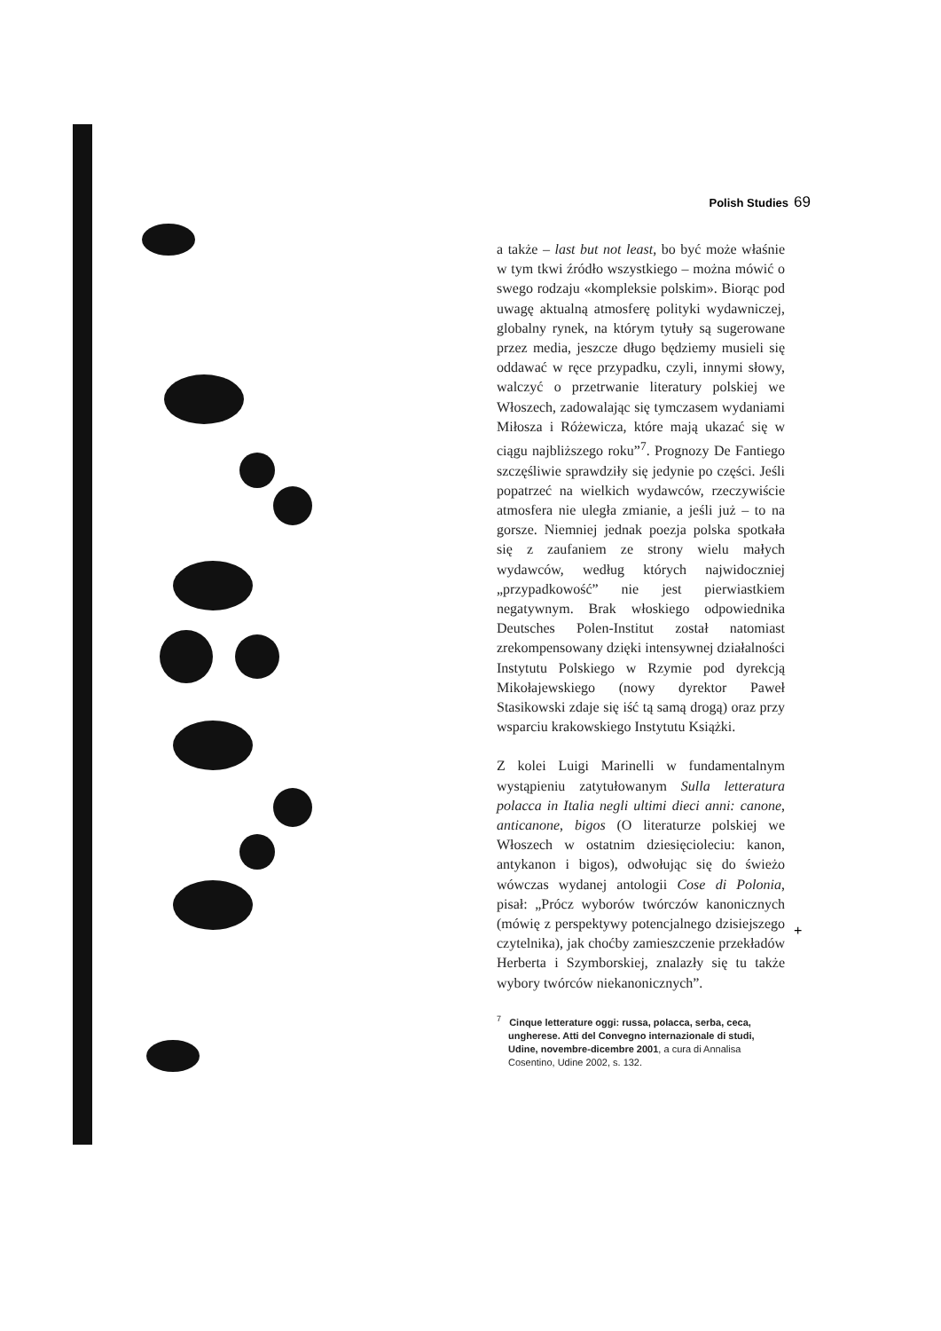Polish Studies 69
a także – last but not least, bo być może właśnie w tym tkwi źródło wszystkiego – można mówić o swego rodzaju «kompleksie polskim». Biorąc pod uwagę aktualną atmosferę polityki wydawniczej, globalny rynek, na którym tytuły są sugerowane przez media, jeszcze długo będziemy musieli się oddawać w ręce przypadku, czyli, innymi słowy, walczyć o przetrwanie literatury polskiej we Włoszech, zadowalając się tymczasem wydaniami Miłosza i Różewicza, które mają ukazać się w ciągu najbliższego roku”<sup>7</sup>. Prognozy De Fantiego szczęśliwie sprawdziły się jedynie po części. Jeśli popatrzeć na wielkich wydawców, rzeczywiście atmosfera nie uległa zmianie, a jeśli już – to na gorsze. Niemniej jednak poezja polska spotkała się z zaufaniem ze strony wielu małych wydawców, według których najwidoczniej „przypadkowość” nie jest pierwiastkiem negatywnym. Brak włoskiego odpowiednika Deutsches Polen-Institut został natomiast zrekompensowany dzięki intensywnej działalności Instytutu Polskiego w Rzymie pod dyrekcją Mikołajewskiego (nowy dyrektor Paweł Stasikowski zdaje się iść tą samą drogą) oraz przy wsparciu krakowskiego Instytutu Książki.
Z kolei Luigi Marinelli w fundamentalnym wystąpieniu zatytułowanym Sulla letteratura polacca in Italia negli ultimi dieci anni: canone, anticanone, bigos (O literaturze polskiej we Włoszech w ostatnim dziesięcioleciu: kanon, antykanon i bigos), odwołując się do świeżo wówczas wydanej antologii Cose di Polonia, pisał: „Prócz wyborów twórczów kanonicznych (mówię z perspektywy potencjalnego dzisiejszego czytelnika), jak choćby zamieszczenie przekładów Herberta i Szymborskiej, znalazły się tu także wybory twórców niekanonicznych”.
<sup>7</sup> Cinque letterature oggi: russa, polacca, serba, ceca, ungherese. Atti del Convegno internazionale di studi, Udine, novembre-dicembre 2001, a cura di Annalisa Cosentino, Udine 2002, s. 132.
+